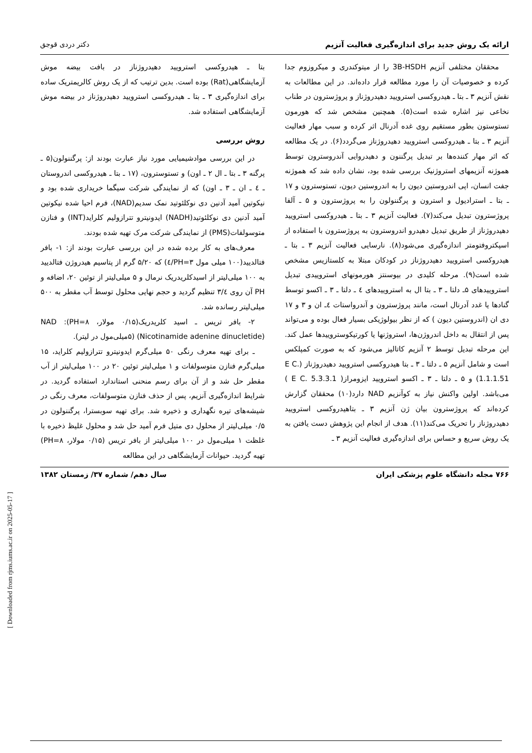ارائه یک روش جدید برای اندازه‌گیری فعالیت آنزیم دکتر دردی قوجق
محققان مختلفی آنزیم 3B-HSDH را از میتوکندری و میکروزوم جدا کرده و خصوصیات آن را مورد مطالعه قرار داده‌اند. در این مطالعات به نقش آنزیم ۳ ـ بتا ـ هیدروکسی استرویید دهیدروژناز و پروژسترون در طناب نخاعی نیز اشاره شده است(۵). همچنین مشخص شد که هورمون تستوستون بطور مستقیم روی غده آدرنال اثر کرده و سبب مهار فعالیت آنزیم ۳ ـ بتا ـ هیدروکسی استرویید دهیدروژناز می‌گردد(۶). در یک مطالعه که اثر مهار کننده‌ها بر تبدیل پرگننون و دهیدروایی آندروسترون توسط هموژنه آنزیمهای استروژنیک بررسی شده بود، نشان داده شد که هموژنه جفت انسان، اپی اندروستین دیون را به اندروستین دیون، تستوسترون و ۱۷ ـ بتا ـ استرادیول و استرون و پرگننولون را به پروژسترون و ۵ ـ آلفا پروژسترون تبدیل می‌کند(۷). فعالیت آنزیم ۳ ـ بتا ـ هیدروکسی استرویید دهیدروژناز از طریق تبدیل دهیدرو اندروسترون به پروژسترون با استفاده از اسپکتروفتومتر اندازه‌گیری می‌شود(۸). نارسایی فعالیت آنزیم ۳ ـ بتا ـ هیدروکسی استرویید دهیدروژناز در کودکان مبتلا به کلستازیس مشخص شده است(۹). مرحله کلیدی در بیوسنتز هورمونهای استروییدی تبدیل استروییدهای ۵ـ دلتا ـ ۳ ـ بتا ال به استروییدهای ٤ ـ دلتا ـ ۳ ـ اکسو توسط گنادها یا غدد آدرنال است، مانند پروژسترون و آندرواستات ٤ـ ان و ۳ و ۱۷ دی ان (اندروستین دیون ) که از نظر بیولوژیکی بسیار فعال بوده و می‌تواند پس از انتقال به داخل اندروژن‌ها، استروژنها یا کورتیکوستروییدها عمل کند. این مرحله تبدیل توسط ۲ آنزیم کاتالیز می‌شود که به صورت کمپلکس است و شامل آنزیم ۵ ـ دلتا ـ ۳ ـ بتا هیدروکسی استرویید دهیدروژناز (E C. 1.1.1.51) و ۵ ـ دلتا ـ ۳ ـ اکسو استرویید ایزومراز( E C. 5.3.3.1 ) می‌باشد. اولین واکنش نیاز به کوآنزیم NAD دارد(۱۰) محققان گزارش کرده‌اند که پروژسترون بیان ژن آنزیم ۳ ـ بتاهیدروکسی استرویید دهیدروژناز را تحریک می‌کند(۱۱). هدف از انجام این پژوهش دست یافتن به یک روش سریع و حساس برای اندازه‌گیری فعالیت آنزیم ۳ ـ
بتا ـ هیدروکسی استرویید دهیدروژناز در بافت بیضه موش آزمایشگاهی(Rat) بوده است. بدین ترتیب که از یک روش کالریمتریک ساده برای اندازه‌گیری ۳ ـ بتا ـ هیدروکسی استرویید دهیدروژناز در بیضه موش آزمایشگاهی استفاده شد.
روش بررسی
در این بررسی موادشیمیایی مورد نیاز عبارت بودند از: پرگننولون(۵ ـ پرگنه ۳ ـ بتا ـ ال ۲ ـ اون) و تستوسترون، (۱۷ ـ بتا ـ هیدروکسی اندروستان ـ ٤ ـ ان ـ ۳ ـ اون) که از نمایندگی شرکت سیگما خریداری شده بود و نیکوتین آمید آدنین دی نوکلئوتید نمک سدیم(NAD)، فرم احیا شده نیکوتین آمید آدنین دی نوکلئوتید(NADH) ایدونیترو تترازولیم کلراید(INT) و فنازن متوسولفات(PMS) از نمایندگی شرکت مرک تهیه شده بودند.
معرف‌های به کار برده شده در این بررسی عبارت بودند از: ۱- بافر فتالدیید(۱۰۰ میلی مول PH=۳/٤) که ۵/۲۰ گرم از پتاسیم هیدروژن فتالدیید به ۱۰۰ میلی‌لیتر از اسیدکلریدریک نرمال و ۵ میلی‌لیتر از توئین ۲۰، اضافه و PH آن روی ۳/٤ تنظیم گردید و حجم نهایی محلول توسط آب مقطر به ۵۰۰ میلی‌لیتر رسانده شد.
۲- بافر تریس ـ اسید کلریدریک(۰/۱۵ مولار، PH=۸): NAD (Nicotinamide adenine dinucletide) (۵میلی‌مول در لیتر).
ـ برای تهیه معرف رنگی ۵۰ میلی‌گرم ایدونیترو تترازولیم کلراید، ۱۵ میلی‌گرم فنازن متوسولفات و ۱ میلی‌لیتر توئین ۲۰ در ۱۰۰ میلی‌لیتر از آب مقطر حل شد و از آن برای رسم منحنی استاندارد استفاده گردید. در شرایط اندازه‌گیری آنزیم، پس از حذف فنازن متوسولفات، معرف رنگی در شیشه‌های تیره نگهداری و ذخیره شد. برای تهیه سوبسترا، پرگننولون در ۰/۵ میلی‌لیتر از محلول دی متیل فرم آمید حل شد و محلول غلیظ ذخیره با غلظت ۱ میلی‌مول در ۱۰۰ میلی‌لیتر از بافر تریس (۰/۱۵ مولار، PH=۸) تهیه گردید. حیوانات آزمایشگاهی در این مطالعه
۷۶۶ مجله دانشگاه علوم پزشکی ایران سال دهم/ شماره ۳۷/ زمستان ۱۳۸۲
[ Downloaded from rjms.iums.ac.ir on 2025-05-17 ]